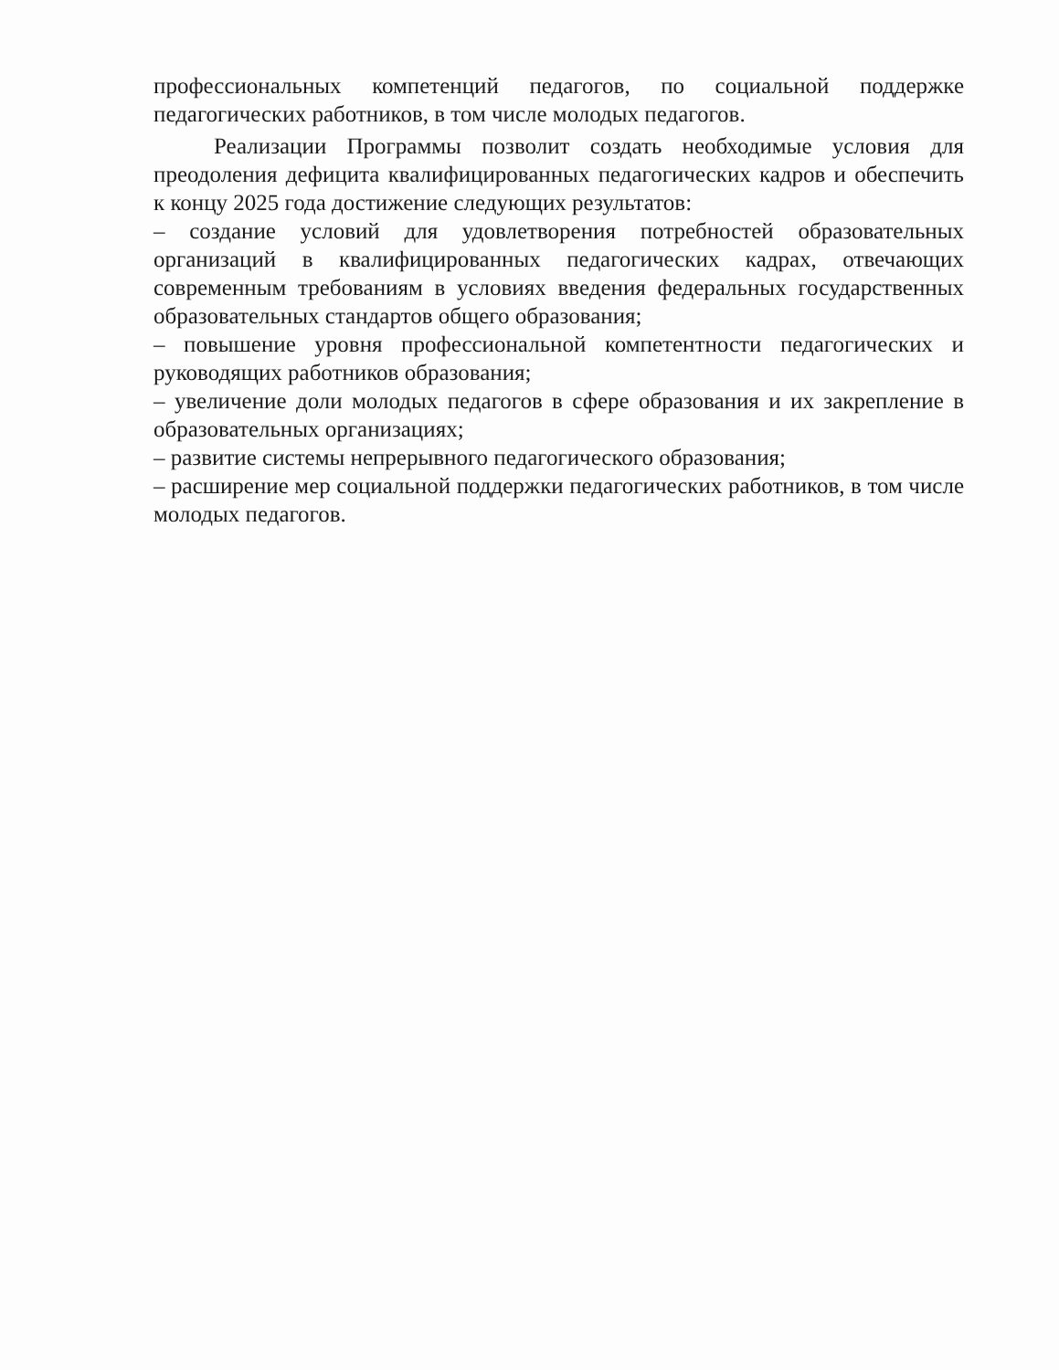профессиональных компетенций педагогов, по социальной поддержке педагогических работников, в том числе молодых педагогов.
Реализации Программы позволит создать необходимые условия для преодоления дефицита квалифицированных педагогических кадров и обеспечить к концу 2025 года достижение следующих результатов:
– создание условий для удовлетворения потребностей образовательных организаций в квалифицированных педагогических кадрах, отвечающих современным требованиям в условиях введения федеральных государственных образовательных стандартов общего образования;
– повышение уровня профессиональной компетентности педагогических и руководящих работников образования;
– увеличение доли молодых педагогов в сфере образования и их закрепление в образовательных организациях;
– развитие системы непрерывного педагогического образования;
– расширение мер социальной поддержки педагогических работников, в том числе молодых педагогов.